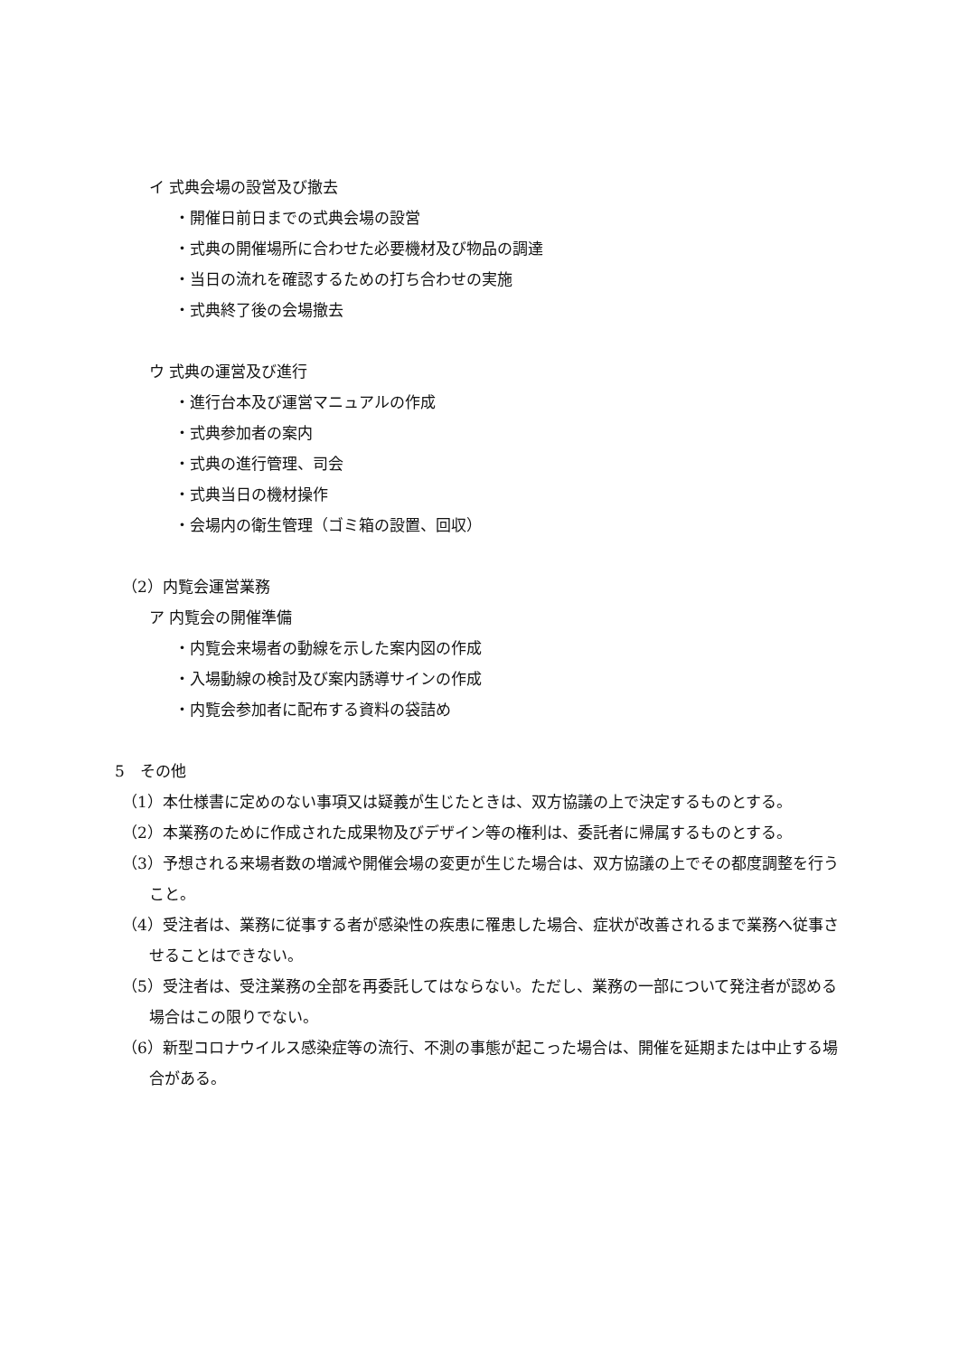イ 式典会場の設営及び撤去
・開催日前日までの式典会場の設営
・式典の開催場所に合わせた必要機材及び物品の調達
・当日の流れを確認するための打ち合わせの実施
・式典終了後の会場撤去
ウ 式典の運営及び進行
・進行台本及び運営マニュアルの作成
・式典参加者の案内
・式典の進行管理、司会
・式典当日の機材操作
・会場内の衛生管理（ゴミ箱の設置、回収）
（2）内覧会運営業務
ア 内覧会の開催準備
・内覧会来場者の動線を示した案内図の作成
・入場動線の検討及び案内誘導サインの作成
・内覧会参加者に配布する資料の袋詰め
5　その他
（1）本仕様書に定めのない事項又は疑義が生じたときは、双方協議の上で決定するものとする。
（2）本業務のために作成された成果物及びデザイン等の権利は、委託者に帰属するものとする。
（3）予想される来場者数の増減や開催会場の変更が生じた場合は、双方協議の上でその都度調整を行うこと。
（4）受注者は、業務に従事する者が感染性の疾患に罹患した場合、症状が改善されるまで業務へ従事させることはできない。
（5）受注者は、受注業務の全部を再委託してはならない。ただし、業務の一部について発注者が認める場合はこの限りでない。
（6）新型コロナウイルス感染症等の流行、不測の事態が起こった場合は、開催を延期または中止する場合がある。